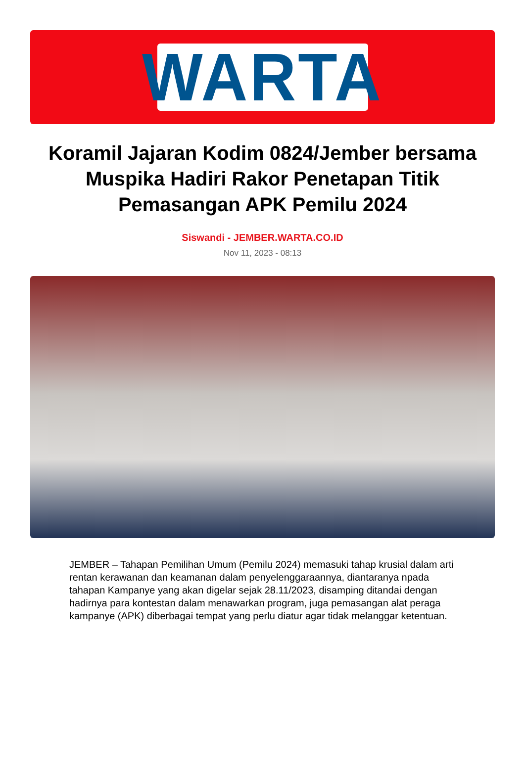WARTA
Koramil Jajaran Kodim 0824/Jember bersama Muspika Hadiri Rakor Penetapan Titik Pemasangan APK Pemilu 2024
Siswandi - JEMBER.WARTA.CO.ID
Nov 11, 2023 - 08:13
JEMBER – Tahapan Pemilihan Umum (Pemilu 2024) memasuki tahap krusial dalam arti rentan kerawanan dan keamanan dalam penyelenggaraannya, diantaranya npada tahapan Kampanye yang akan digelar sejak 28.11/2023, disamping ditandai dengan hadirnya para kontestan dalam menawarkan program, juga pemasangan alat peraga kampanye (APK) diberbagai tempat yang perlu diatur agar tidak melanggar ketentuan.